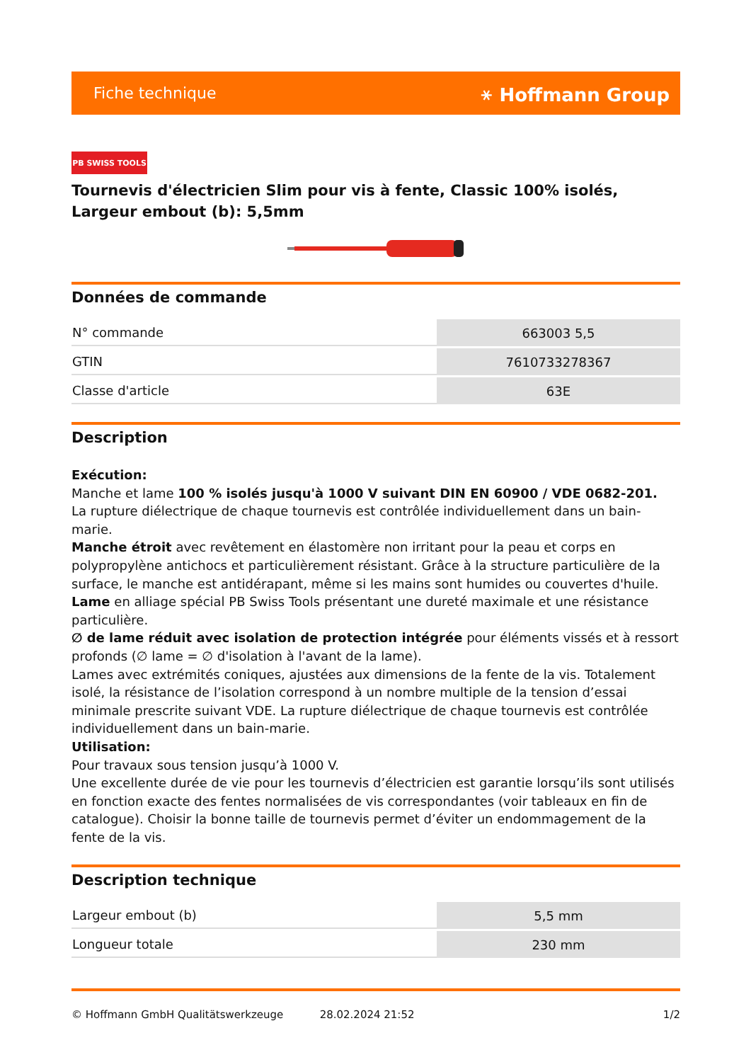Fiche technique ⚹ Hoffmann Group
PB SWISS TOOLS
Tournevis d'électricien Slim pour vis à fente, Classic 100% isolés, Largeur embout (b): 5,5mm
Données de commande
| N° commande | 663003 5,5 |
| GTIN | 7610733278367 |
| Classe d'article | 63E |
Description
Exécution:
Manche et lame 100 % isolés jusqu'à 1000 V suivant DIN EN 60900 / VDE 0682-201.
La rupture diélectrique de chaque tournevis est contrôlée individuellement dans un bain-marie.
Manche étroit avec revêtement en élastomère non irritant pour la peau et corps en polypropylène antichocs et particulièrement résistant. Grâce à la structure particulière de la surface, le manche est antidérapant, même si les mains sont humides ou couvertes d'huile.
Lame en alliage spécial PB Swiss Tools présentant une dureté maximale et une résistance particulière.
∅ de lame réduit avec isolation de protection intégrée pour éléments vissés et à ressort profonds (∅ lame = ∅ d'isolation à l'avant de la lame).
Lames avec extrémités coniques, ajustées aux dimensions de la fente de la vis. Totalement isolé, la résistance de l’isolation correspond à un nombre multiple de la tension d’essai minimale prescrite suivant VDE. La rupture diélectrique de chaque tournevis est contrôlée individuellement dans un bain-marie.
Utilisation:
Pour travaux sous tension jusqu’à 1000 V.
Une excellente durée de vie pour les tournevis d’électricien est garantie lorsqu’ils sont utilisés en fonction exacte des fentes normalisées de vis correspondantes (voir tableaux en fin de catalogue). Choisir la bonne taille de tournevis permet d’éviter un endommagement de la fente de la vis.
Description technique
| Largeur embout (b) | 5,5 mm |
| Longueur totale | 230 mm |
© Hoffmann GmbH Qualitätswerkzeuge 28.02.2024 21:52 1/2